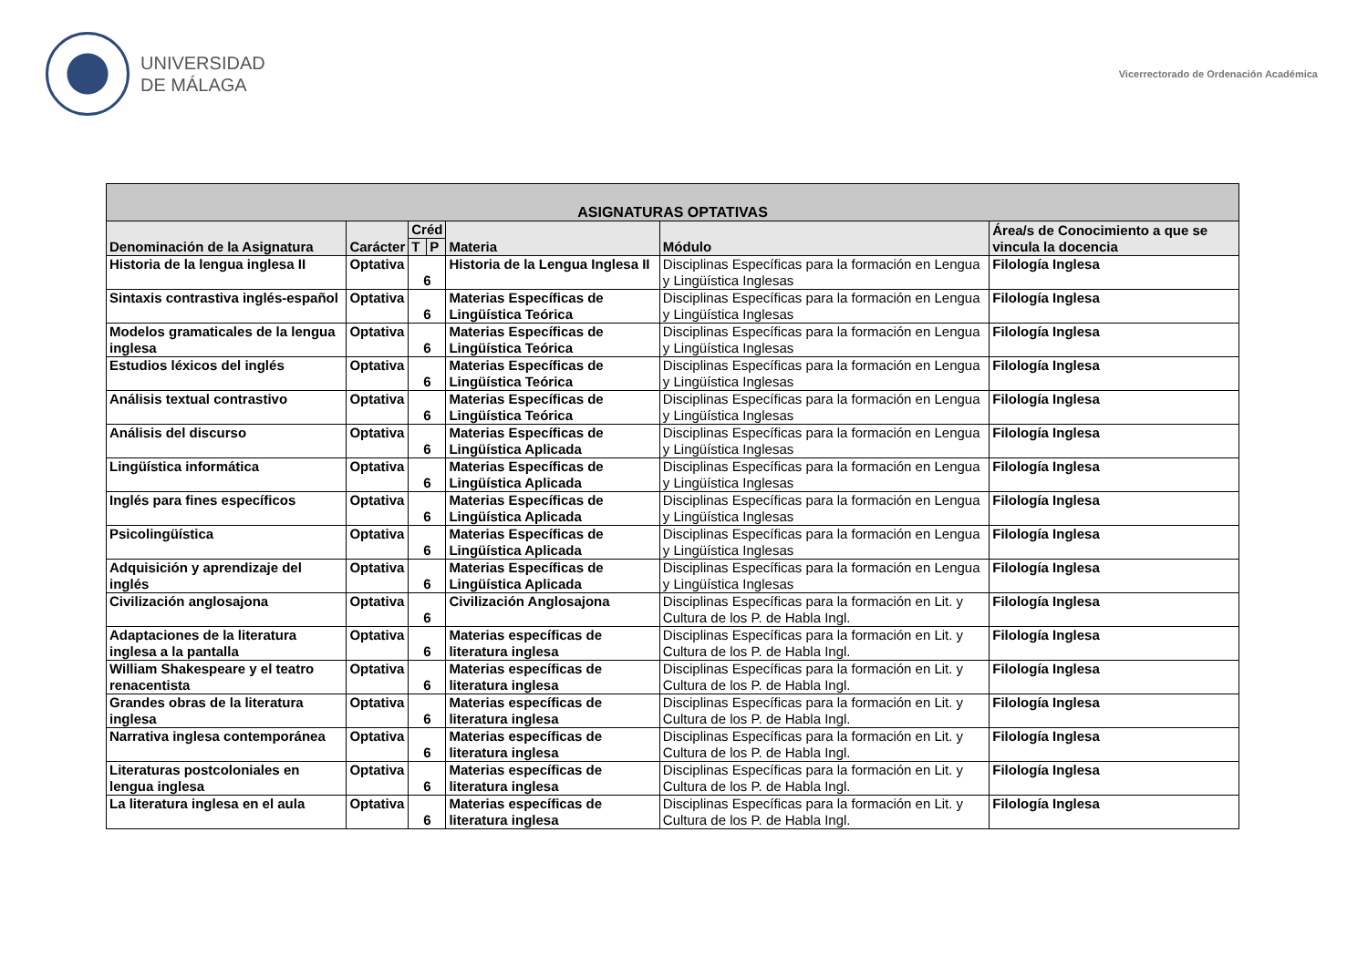UNIVERSIDAD
DE MÁLAGA
Vicerrectorado de Ordenación Académica
| ASIGNATURAS OPTATIVAS | | | | | | |
| --- | --- | --- | --- | --- | --- | --- |
| Denominación de la Asignatura | Carácter | Créd | | Materia | Módulo | Área/s de Conocimiento a que se vincula la docencia |
| | | T | P | | | |
| Historia de la lengua inglesa II | Optativa | 6 | | Historia de la Lengua Inglesa II | Disciplinas Específicas para la formación en Lengua y Lingüística Inglesas | Filología Inglesa |
| Sintaxis contrastiva inglés-español | Optativa | 6 | | Materias Específicas de Lingüística Teórica | Disciplinas Específicas para la formación en Lengua y Lingüística Inglesas | Filología Inglesa |
| Modelos gramaticales de la lengua inglesa | Optativa | 6 | | Materias Específicas de Lingüística Teórica | Disciplinas Específicas para la formación en Lengua y Lingüística Inglesas | Filología Inglesa |
| Estudios léxicos del inglés | Optativa | 6 | | Materias Específicas de Lingüística Teórica | Disciplinas Específicas para la formación en Lengua y Lingüística Inglesas | Filología Inglesa |
| Análisis textual contrastivo | Optativa | 6 | | Materias Específicas de Lingüística Teórica | Disciplinas Específicas para la formación en Lengua y Lingüística Inglesas | Filología Inglesa |
| Análisis del discurso | Optativa | 6 | | Materias Específicas de Lingüística Aplicada | Disciplinas Específicas para la formación en Lengua y Lingüística Inglesas | Filología Inglesa |
| Lingüística informática | Optativa | 6 | | Materias Específicas de Lingüística Aplicada | Disciplinas Específicas para la formación en Lengua y Lingüística Inglesas | Filología Inglesa |
| Inglés para fines específicos | Optativa | 6 | | Materias Específicas de Lingüística Aplicada | Disciplinas Específicas para la formación en Lengua y Lingüística Inglesas | Filología Inglesa |
| Psicolingüística | Optativa | 6 | | Materias Específicas de Lingüística Aplicada | Disciplinas Específicas para la formación en Lengua y Lingüística Inglesas | Filología Inglesa |
| Adquisición y aprendizaje del inglés | Optativa | 6 | | Materias Específicas de Lingüística Aplicada | Disciplinas Específicas para la formación en Lengua y Lingüística Inglesas | Filología Inglesa |
| Civilización anglosajona | Optativa | 6 | | Civilización Anglosajona | Disciplinas Específicas para la formación en Lit. y Cultura de los P. de Habla Ingl. | Filología Inglesa |
| Adaptaciones de la literatura inglesa a la pantalla | Optativa | 6 | | Materias específicas de literatura inglesa | Disciplinas Específicas para la formación en Lit. y Cultura de los P. de Habla Ingl. | Filología Inglesa |
| William Shakespeare y el teatro renacentista | Optativa | 6 | | Materias específicas de literatura inglesa | Disciplinas Específicas para la formación en Lit. y Cultura de los P. de Habla Ingl. | Filología Inglesa |
| Grandes obras de la literatura inglesa | Optativa | 6 | | Materias específicas de literatura inglesa | Disciplinas Específicas para la formación en Lit. y Cultura de los P. de Habla Ingl. | Filología Inglesa |
| Narrativa inglesa contemporánea | Optativa | 6 | | Materias específicas de literatura inglesa | Disciplinas Específicas para la formación en Lit. y Cultura de los P. de Habla Ingl. | Filología Inglesa |
| Literaturas postcoloniales en lengua inglesa | Optativa | 6 | | Materias específicas de literatura inglesa | Disciplinas Específicas para la formación en Lit. y Cultura de los P. de Habla Ingl. | Filología Inglesa |
| La literatura inglesa en el aula | Optativa | 6 | | Materias específicas de literatura inglesa | Disciplinas Específicas para la formación en Lit. y Cultura de los P. de Habla Ingl. | Filología Inglesa |